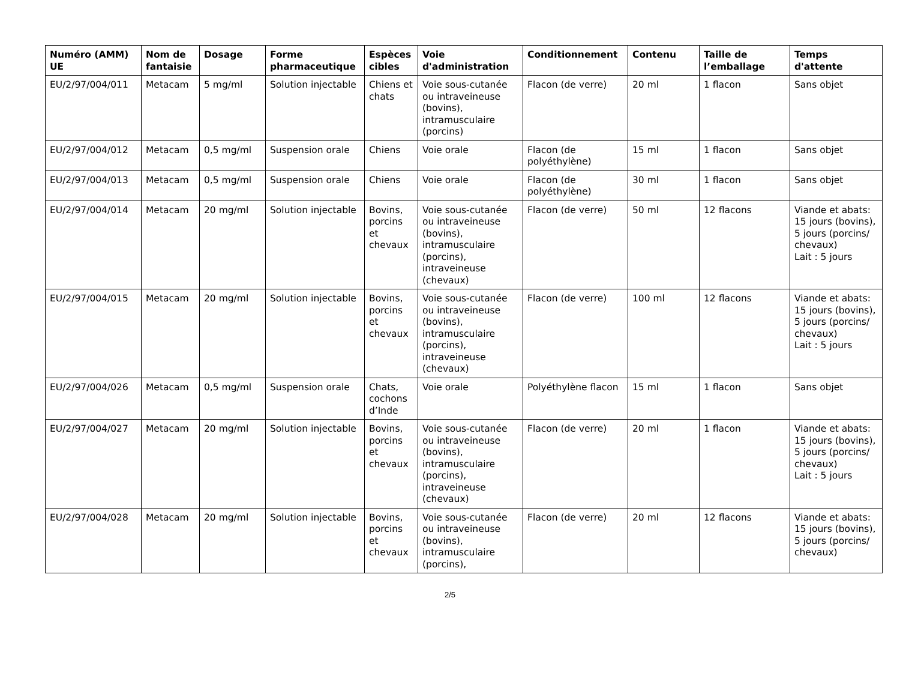| Numéro (AMM) UE | Nom de fantaisie | Dosage | Forme pharmaceutique | Espèces cibles | Voie d'administration | Conditionnement | Contenu | Taille de l’emballage | Temps d'attente |
| --- | --- | --- | --- | --- | --- | --- | --- | --- | --- |
| EU/2/97/004/011 | Metacam | 5 mg/ml | Solution injectable | Chiens et chats | Voie sous-cutanée ou intraveineuse (bovins), intramusculaire (porcins) | Flacon (de verre) | 20 ml | 1 flacon | Sans objet |
| EU/2/97/004/012 | Metacam | 0,5 mg/ml | Suspension orale | Chiens | Voie orale | Flacon (de polyéthylène) | 15 ml | 1 flacon | Sans objet |
| EU/2/97/004/013 | Metacam | 0,5 mg/ml | Suspension orale | Chiens | Voie orale | Flacon (de polyéthylène) | 30 ml | 1 flacon | Sans objet |
| EU/2/97/004/014 | Metacam | 20 mg/ml | Solution injectable | Bovins, porcins et chevaux | Voie sous-cutanée ou intraveineuse (bovins), intramusculaire (porcins), intraveineuse (chevaux) | Flacon (de verre) | 50 ml | 12 flacons | Viande et abats: 15 jours (bovins), 5 jours (porcins/ chevaux) Lait : 5 jours |
| EU/2/97/004/015 | Metacam | 20 mg/ml | Solution injectable | Bovins, porcins et chevaux | Voie sous-cutanée ou intraveineuse (bovins), intramusculaire (porcins), intraveineuse (chevaux) | Flacon (de verre) | 100 ml | 12 flacons | Viande et abats: 15 jours (bovins), 5 jours (porcins/ chevaux) Lait : 5 jours |
| EU/2/97/004/026 | Metacam | 0,5 mg/ml | Suspension orale | Chats, cochons d’Inde | Voie orale | Polyéthylène flacon | 15 ml | 1 flacon | Sans objet |
| EU/2/97/004/027 | Metacam | 20 mg/ml | Solution injectable | Bovins, porcins et chevaux | Voie sous-cutanée ou intraveineuse (bovins), intramusculaire (porcins), intraveineuse (chevaux) | Flacon (de verre) | 20 ml | 1 flacon | Viande et abats: 15 jours (bovins), 5 jours (porcins/ chevaux) Lait : 5 jours |
| EU/2/97/004/028 | Metacam | 20 mg/ml | Solution injectable | Bovins, porcins et chevaux | Voie sous-cutanée ou intraveineuse (bovins), intramusculaire (porcins), | Flacon (de verre) | 20 ml | 12 flacons | Viande et abats: 15 jours (bovins), 5 jours (porcins/ chevaux) |
2/5